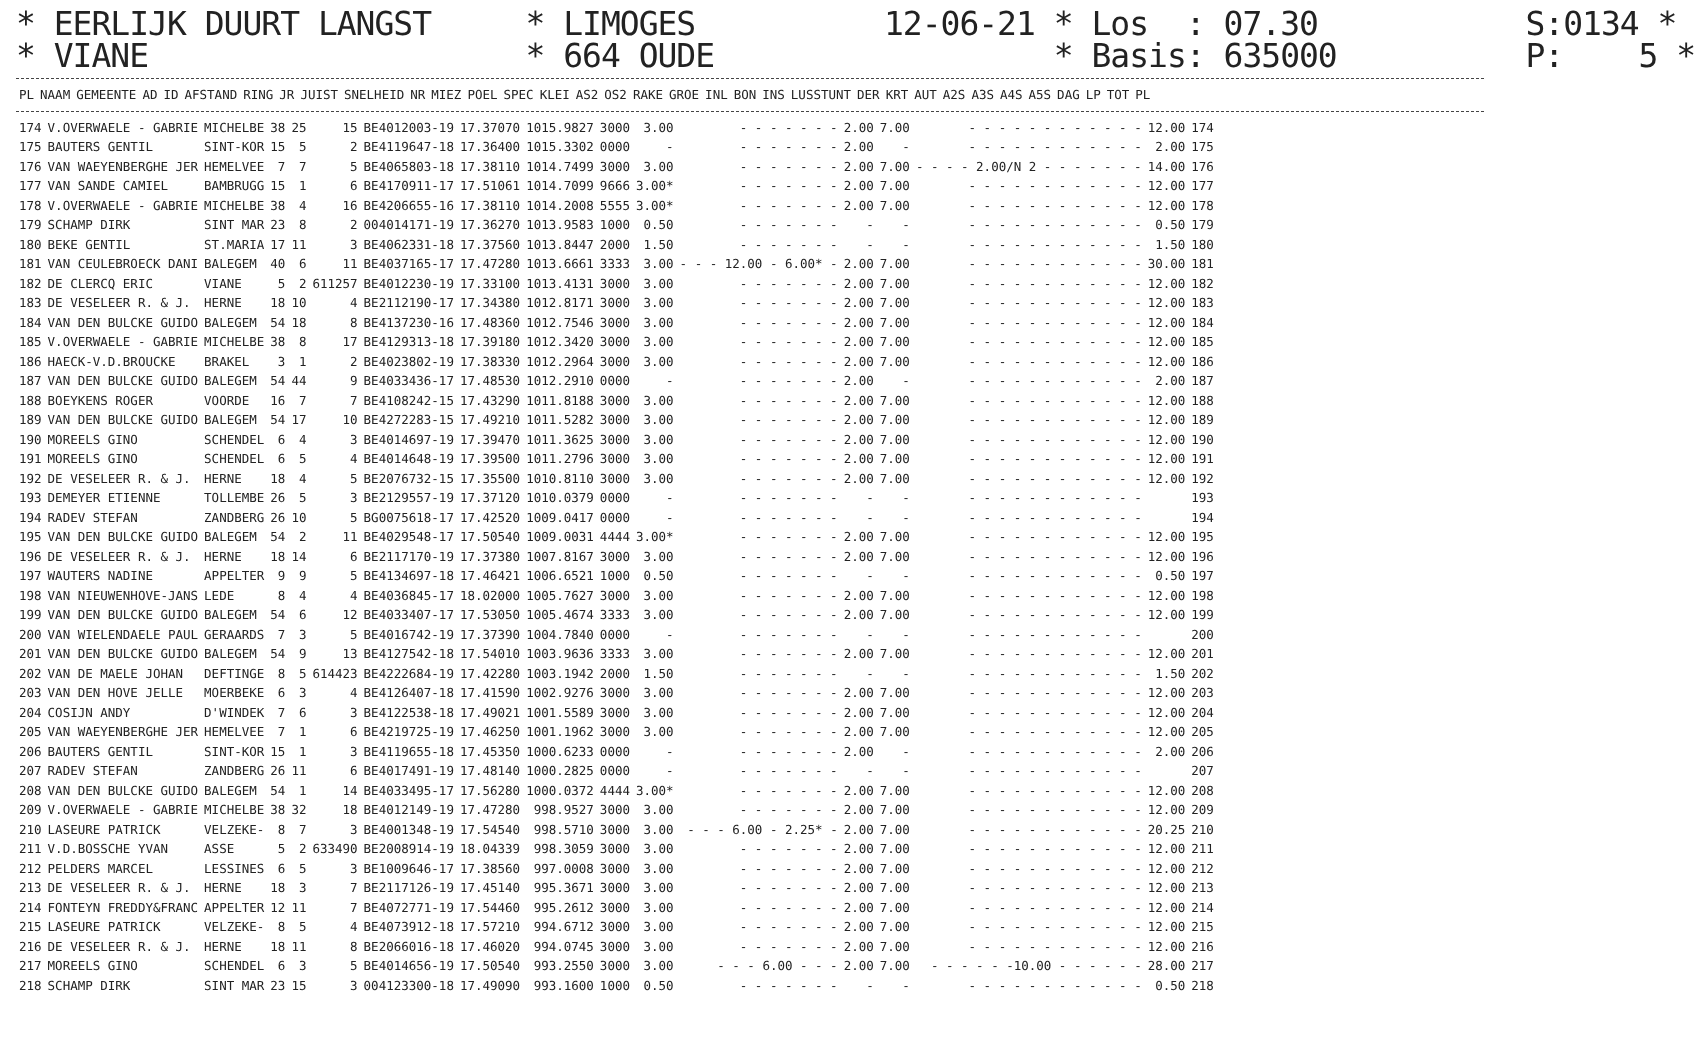* EERLIJK DUURT LANGST * LIMOGES 12-06-21 * Los : 07.30 S:0134 * * VIANE * 664 OUDE * Basis: 635000 P: 5 *
| PL | NAAM | GEMEENTE | AD | ID | AFSTAND | RING | JR | JUIST | SNELHEID | NR | MIEZ | POEL | SPEC | KLEI | AS2 | OS2 | RAKE | GROE | INL | BON | INS | LUSSTUNT | DER | KRT | AUT | A2S | A3S | A4S | A5S | DAG | LP | TOT | PL |
| --- | --- | --- | --- | --- | --- | --- | --- | --- | --- | --- | --- | --- | --- | --- | --- | --- | --- | --- | --- | --- | --- | --- | --- | --- | --- | --- | --- | --- | --- | --- | --- | --- | --- |
| 174 | V.OVERWAELE - GABRIE | MICHELBE | 38 | 25 | 15 | BE4012003-19 | 17.37070 | 1015.9827 | 3000 | 3.00 | - - - - - - - | 2.00 | 7.00 | - - - - - - - - - - - - | 12.00 | 174 |
| 175 | BAUTERS GENTIL | SINT-KOR | 15 | 5 | 2 | BE4119647-18 | 17.36400 | 1015.3302 | 0000 | - | - - - - - - - | 2.00 | - | - - - - - - - - - - - - | 2.00 | 175 |
| 176 | VAN WAEYENBERGHE JER | HEMELVEE | 7 | 7 | 5 | BE4065803-18 | 17.38110 | 1014.7499 | 3000 | 3.00 | - - - - - - - | 2.00 | 7.00 | - - - - 2.00/N 2 - - - - - - - | 14.00 | 176 |
| 177 | VAN SANDE CAMIEL | BAMBRUGG | 15 | 1 | 6 | BE4170911-17 | 17.51061 | 1014.7099 | 9666 | 3.00* | - - - - - - - | 2.00 | 7.00 | - - - - - - - - - - - - | 12.00 | 177 |
| 178 | V.OVERWAELE - GABRIE | MICHELBE | 38 | 4 | 16 | BE4206655-16 | 17.38110 | 1014.2008 | 5555 | 3.00* | - - - - - - - | 2.00 | 7.00 | - - - - - - - - - - - - | 12.00 | 178 |
| 179 | SCHAMP DIRK | SINT MAR | 23 | 8 | 2 | 004014171-19 | 17.36270 | 1013.9583 | 1000 | 0.50 | - - - - - - - | - | - | - - - - - - - - - - - - | 0.50 | 179 |
| 180 | BEKE GENTIL | ST.MARIA | 17 | 11 | 3 | BE4062331-18 | 17.37560 | 1013.8447 | 2000 | 1.50 | - - - - - - - | - | - | - - - - - - - - - - - - | 1.50 | 180 |
| 181 | VAN CEULEBROECK DANI | BALEGEM | 40 | 6 | 11 | BE4037165-17 | 17.47280 | 1013.6661 | 3333 | 3.00 | - - - 12.00 - 6.00* - | 2.00 | 7.00 | - - - - - - - - - - - - | 30.00 | 181 |
| 182 | DE CLERCQ ERIC | VIANE | 5 | 2 | 611257 | BE4012230-19 | 17.33100 | 1013.4131 | 3000 | 3.00 | - - - - - - - | 2.00 | 7.00 | - - - - - - - - - - - - | 12.00 | 182 |
| 183 | DE VESELEER R. & J. | HERNE | 18 | 10 | 4 | BE2112190-17 | 17.34380 | 1012.8171 | 3000 | 3.00 | - - - - - - - | 2.00 | 7.00 | - - - - - - - - - - - - | 12.00 | 183 |
| 184 | VAN DEN BULCKE GUIDO | BALEGEM | 54 | 18 | 8 | BE4137230-16 | 17.48360 | 1012.7546 | 3000 | 3.00 | - - - - - - - | 2.00 | 7.00 | - - - - - - - - - - - - | 12.00 | 184 |
| 185 | V.OVERWAELE - GABRIE | MICHELBE | 38 | 8 | 17 | BE4129313-18 | 17.39180 | 1012.3420 | 3000 | 3.00 | - - - - - - - | 2.00 | 7.00 | - - - - - - - - - - - - | 12.00 | 185 |
| 186 | HAECK-V.D.BROUCKE | BRAKEL | 3 | 1 | 2 | BE4023802-19 | 17.38330 | 1012.2964 | 3000 | 3.00 | - - - - - - - | 2.00 | 7.00 | - - - - - - - - - - - - | 12.00 | 186 |
| 187 | VAN DEN BULCKE GUIDO | BALEGEM | 54 | 44 | 9 | BE4033436-17 | 17.48530 | 1012.2910 | 0000 | - | - - - - - - - | 2.00 | - | - - - - - - - - - - - - | 2.00 | 187 |
| 188 | BOEYKENS ROGER | VOORDE | 16 | 7 | 7 | BE4108242-15 | 17.43290 | 1011.8188 | 3000 | 3.00 | - - - - - - - | 2.00 | 7.00 | - - - - - - - - - - - - | 12.00 | 188 |
| 189 | VAN DEN BULCKE GUIDO | BALEGEM | 54 | 17 | 10 | BE4272283-15 | 17.49210 | 1011.5282 | 3000 | 3.00 | - - - - - - - | 2.00 | 7.00 | - - - - - - - - - - - - | 12.00 | 189 |
| 190 | MOREELS GINO | SCHENDEL | 6 | 4 | 3 | BE4014697-19 | 17.39470 | 1011.3625 | 3000 | 3.00 | - - - - - - - | 2.00 | 7.00 | - - - - - - - - - - - - | 12.00 | 190 |
| 191 | MOREELS GINO | SCHENDEL | 6 | 5 | 4 | BE4014648-19 | 17.39500 | 1011.2796 | 3000 | 3.00 | - - - - - - - | 2.00 | 7.00 | - - - - - - - - - - - - | 12.00 | 191 |
| 192 | DE VESELEER R. & J. | HERNE | 18 | 4 | 5 | BE2076732-15 | 17.35500 | 1010.8110 | 3000 | 3.00 | - - - - - - - | 2.00 | 7.00 | - - - - - - - - - - - - | 12.00 | 192 |
| 193 | DEMEYER ETIENNE | TOLLEMBE | 26 | 5 | 3 | BE2129557-19 | 17.37120 | 1010.0379 | 0000 | - | - - - - - - - | - | - | - - - - - - - - - - - - | | 193 |
| 194 | RADEV STEFAN | ZANDBERG | 26 | 10 | 5 | BG0075618-17 | 17.42520 | 1009.0417 | 0000 | - | - - - - - - - | - | - | - - - - - - - - - - - - | | 194 |
| 195 | VAN DEN BULCKE GUIDO | BALEGEM | 54 | 2 | 11 | BE4029548-17 | 17.50540 | 1009.0031 | 4444 | 3.00* | - - - - - - - | 2.00 | 7.00 | - - - - - - - - - - - - | 12.00 | 195 |
| 196 | DE VESELEER R. & J. | HERNE | 18 | 14 | 6 | BE2117170-19 | 17.37380 | 1007.8167 | 3000 | 3.00 | - - - - - - - | 2.00 | 7.00 | - - - - - - - - - - - - | 12.00 | 196 |
| 197 | WAUTERS NADINE | APPELTER | 9 | 9 | 5 | BE4134697-18 | 17.46421 | 1006.6521 | 1000 | 0.50 | - - - - - - - | - | - | - - - - - - - - - - - - | 0.50 | 197 |
| 198 | VAN NIEUWENHOVE-JANS | LEDE | 8 | 4 | 4 | BE4036845-17 | 18.02000 | 1005.7627 | 3000 | 3.00 | - - - - - - - | 2.00 | 7.00 | - - - - - - - - - - - - | 12.00 | 198 |
| 199 | VAN DEN BULCKE GUIDO | BALEGEM | 54 | 6 | 12 | BE4033407-17 | 17.53050 | 1005.4674 | 3333 | 3.00 | - - - - - - - | 2.00 | 7.00 | - - - - - - - - - - - - | 12.00 | 199 |
| 200 | VAN WIELENDAELE PAUL | GERAARDS | 7 | 3 | 5 | BE4016742-19 | 17.37390 | 1004.7840 | 0000 | - | - - - - - - - | - | - | - - - - - - - - - - - - | | 200 |
| 201 | VAN DEN BULCKE GUIDO | BALEGEM | 54 | 9 | 13 | BE4127542-18 | 17.54010 | 1003.9636 | 3333 | 3.00 | - - - - - - - | 2.00 | 7.00 | - - - - - - - - - - - - | 12.00 | 201 |
| 202 | VAN DE MAELE JOHAN | DEFTINGE | 8 | 5 | 614423 | BE4222684-19 | 17.42280 | 1003.1942 | 2000 | 1.50 | - - - - - - - | - | - | - - - - - - - - - - - - | 1.50 | 202 |
| 203 | VAN DEN HOVE JELLE | MOERBEKE | 6 | 3 | 4 | BE4126407-18 | 17.41590 | 1002.9276 | 3000 | 3.00 | - - - - - - - | 2.00 | 7.00 | - - - - - - - - - - - - | 12.00 | 203 |
| 204 | COSIJN ANDY | D'WINDEK | 7 | 6 | 3 | BE4122538-18 | 17.49021 | 1001.5589 | 3000 | 3.00 | - - - - - - - | 2.00 | 7.00 | - - - - - - - - - - - - | 12.00 | 204 |
| 205 | VAN WAEYENBERGHE JER | HEMELVEE | 7 | 1 | 6 | BE4219725-19 | 17.46250 | 1001.1962 | 3000 | 3.00 | - - - - - - - | 2.00 | 7.00 | - - - - - - - - - - - - | 12.00 | 205 |
| 206 | BAUTERS GENTIL | SINT-KOR | 15 | 1 | 3 | BE4119655-18 | 17.45350 | 1000.6233 | 0000 | - | - - - - - - - | 2.00 | - | - - - - - - - - - - - - | 2.00 | 206 |
| 207 | RADEV STEFAN | ZANDBERG | 26 | 11 | 6 | BE4017491-19 | 17.48140 | 1000.2825 | 0000 | - | - - - - - - - | - | - | - - - - - - - - - - - - | | 207 |
| 208 | VAN DEN BULCKE GUIDO | BALEGEM | 54 | 1 | 14 | BE4033495-17 | 17.56280 | 1000.0372 | 4444 | 3.00* | - - - - - - - | 2.00 | 7.00 | - - - - - - - - - - - - | 12.00 | 208 |
| 209 | V.OVERWAELE - GABRIE | MICHELBE | 38 | 32 | 18 | BE4012149-19 | 17.47280 | 998.9527 | 3000 | 3.00 | - - - - - - - | 2.00 | 7.00 | - - - - - - - - - - - - | 12.00 | 209 |
| 210 | LASEURE PATRICK | VELZEKE- | 8 | 7 | 3 | BE4001348-19 | 17.54540 | 998.5710 | 3000 | 3.00 | - - - 6.00 - 2.25* - | 2.00 | 7.00 | - - - - - - - - - - - - | 20.25 | 210 |
| 211 | V.D.BOSSCHE YVAN | ASSE | 5 | 2 | 633490 | BE2008914-19 | 18.04339 | 998.3059 | 3000 | 3.00 | - - - - - - - | 2.00 | 7.00 | - - - - - - - - - - - - | 12.00 | 211 |
| 212 | PELDERS MARCEL | LESSINES | 6 | 5 | 3 | BE1009646-17 | 17.38560 | 997.0008 | 3000 | 3.00 | - - - - - - - | 2.00 | 7.00 | - - - - - - - - - - - - | 12.00 | 212 |
| 213 | DE VESELEER R. & J. | HERNE | 18 | 3 | 7 | BE2117126-19 | 17.45140 | 995.3671 | 3000 | 3.00 | - - - - - - - | 2.00 | 7.00 | - - - - - - - - - - - - | 12.00 | 213 |
| 214 | FONTEYN FREDDY&FRANC | APPELTER | 12 | 11 | 7 | BE4072771-19 | 17.54460 | 995.2612 | 3000 | 3.00 | - - - - - - - | 2.00 | 7.00 | - - - - - - - - - - - - | 12.00 | 214 |
| 215 | LASEURE PATRICK | VELZEKE- | 8 | 5 | 4 | BE4073912-18 | 17.57210 | 994.6712 | 3000 | 3.00 | - - - - - - - | 2.00 | 7.00 | - - - - - - - - - - - - | 12.00 | 215 |
| 216 | DE VESELEER R. & J. | HERNE | 18 | 11 | 8 | BE2066016-18 | 17.46020 | 994.0745 | 3000 | 3.00 | - - - - - - - | 2.00 | 7.00 | - - - - - - - - - - - - | 12.00 | 216 |
| 217 | MOREELS GINO | SCHENDEL | 6 | 3 | 5 | BE4014656-19 | 17.50540 | 993.2550 | 3000 | 3.00 | - - - 6.00 - - - | 2.00 | 7.00 | - - - - - -10.00 - - - - - - | 28.00 | 217 |
| 218 | SCHAMP DIRK | SINT MAR | 23 | 15 | 3 | 004123300-18 | 17.49090 | 993.1600 | 1000 | 0.50 | - - - - - - - | - | - | - - - - - - - - - - - - | 0.50 | 218 |